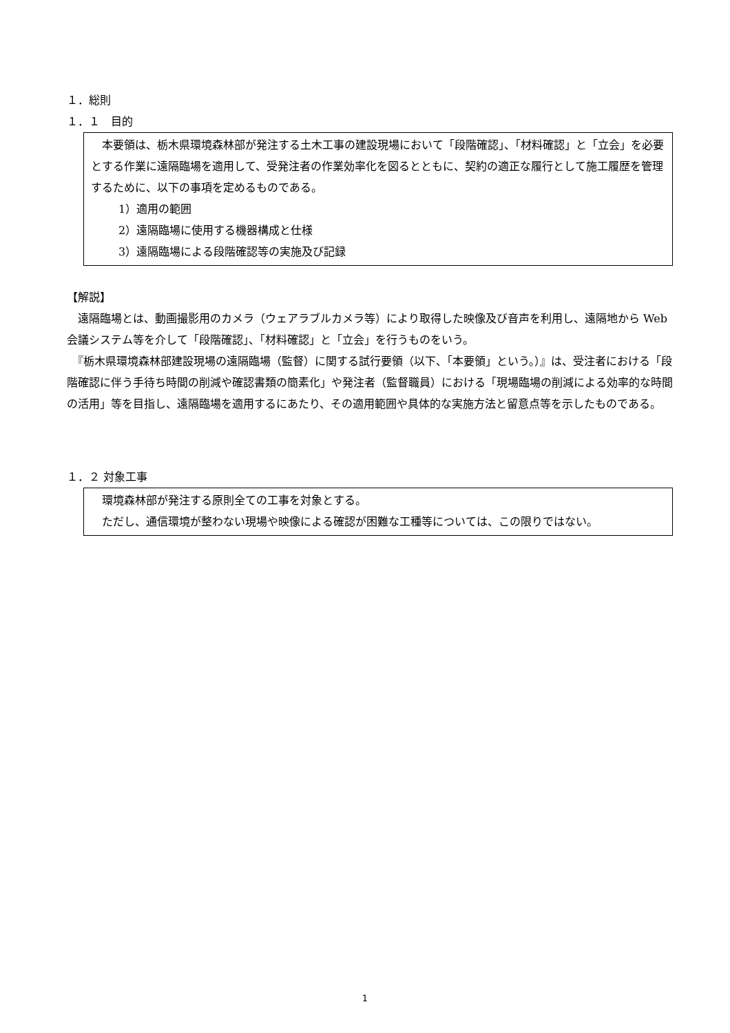１．総則
１．１　目的
　本要領は、栃木県環境森林部が発注する土木工事の建設現場において「段階確認」、「材料確認」と「立会」を必要とする作業に遠隔臨場を適用して、受発注者の作業効率化を図るとともに、契約の適正な履行として施工履歴を管理するために、以下の事項を定めるものである。
1）適用の範囲
2）遠隔臨場に使用する機器構成と仕様
3）遠隔臨場による段階確認等の実施及び記録
【解説】
　遠隔臨場とは、動画撮影用のカメラ（ウェアラブルカメラ等）により取得した映像及び音声を利用し、遠隔地から Web 会議システム等を介して「段階確認」、「材料確認」と「立会」を行うものをいう。
　『栃木県環境森林部建設現場の遠隔臨場（監督）に関する試行要領（以下、「本要領」という。）』は、受注者における「段階確認に伴う手待ち時間の削減や確認書類の簡素化」や発注者（監督職員）における「現場臨場の削減による効率的な時間の活用」等を目指し、遠隔臨場を適用するにあたり、その適用範囲や具体的な実施方法と留意点等を示したものである。
１．２ 対象工事
　環境森林部が発注する原則全ての工事を対象とする。
　ただし、通信環境が整わない現場や映像による確認が困難な工種等については、この限りではない。
1